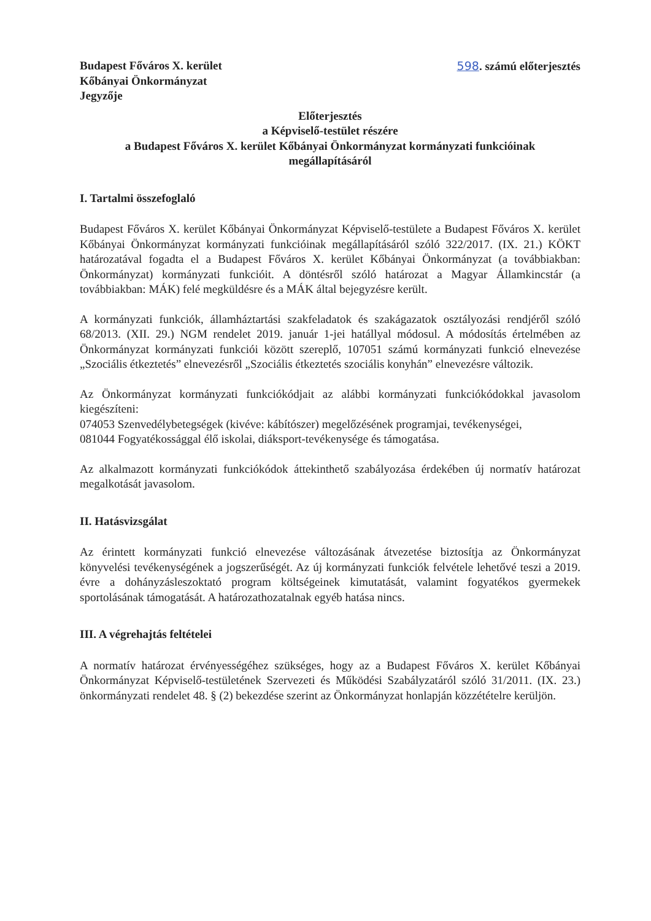Budapest Főváros X. kerület
Kőbányai Önkormányzat
Jegyzője
598. számú előterjesztés
Előterjesztés
a Képviselő-testület részére
a Budapest Főváros X. kerület Kőbányai Önkormányzat kormányzati funkcióinak
megállapításáról
I. Tartalmi összefoglaló
Budapest Főváros X. kerület Kőbányai Önkormányzat Képviselő-testülete a Budapest Főváros X. kerület Kőbányai Önkormányzat kormányzati funkcióinak megállapításáról szóló 322/2017. (IX. 21.) KÖKT határozatával fogadta el a Budapest Főváros X. kerület Kőbányai Önkormányzat (a továbbiakban: Önkormányzat) kormányzati funkcióit. A döntésről szóló határozat a Magyar Államkincstár (a továbbiakban: MÁK) felé megküldésre és a MÁK által bejegyzésre került.
A kormányzati funkciók, államháztartási szakfeladatok és szakágazatok osztályozási rendjéről szóló 68/2013. (XII. 29.) NGM rendelet 2019. január 1-jei hatállyal módosul. A módosítás értelmében az Önkormányzat kormányzati funkciói között szereplő, 107051 számú kormányzati funkció elnevezése „Szociális étkeztetés” elnevezésről „Szociális étkeztetés szociális konyhán” elnevezésre változik.
Az Önkormányzat kormányzati funkciókódjait az alábbi kormányzati funkciókódokkal javasolom kiegészíteni:
074053 Szenvedélybetegségek (kivéve: kábítószer) megelőzésének programjai, tevékenységei,
081044 Fogyatékossággal élő iskolai, diáksport-tevékenysége és támogatása.
Az alkalmazott kormányzati funkciókódok áttekinthető szabályozása érdekében új normatív határozat megalkotását javasolom.
II. Hatásvizsgálat
Az érintett kormányzati funkció elnevezése változásának átvezetése biztosítja az Önkormányzat könyvelési tevékenységének a jogszerűségét. Az új kormányzati funkciók felvétele lehetővé teszi a 2019. évre a dohányzásleszoktató program költségeinek kimutatását, valamint fogyatékos gyermekek sportolásának támogatását. A határozathozatalnak egyéb hatása nincs.
III. A végrehajtás feltételei
A normatív határozat érvényességéhez szükséges, hogy az a Budapest Főváros X. kerület Kőbányai Önkormányzat Képviselő-testületének Szervezeti és Működési Szabályzatáról szóló 31/2011. (IX. 23.) önkormányzati rendelet 48. § (2) bekezdése szerint az Önkormányzat honlapján közzétételre kerüljön.